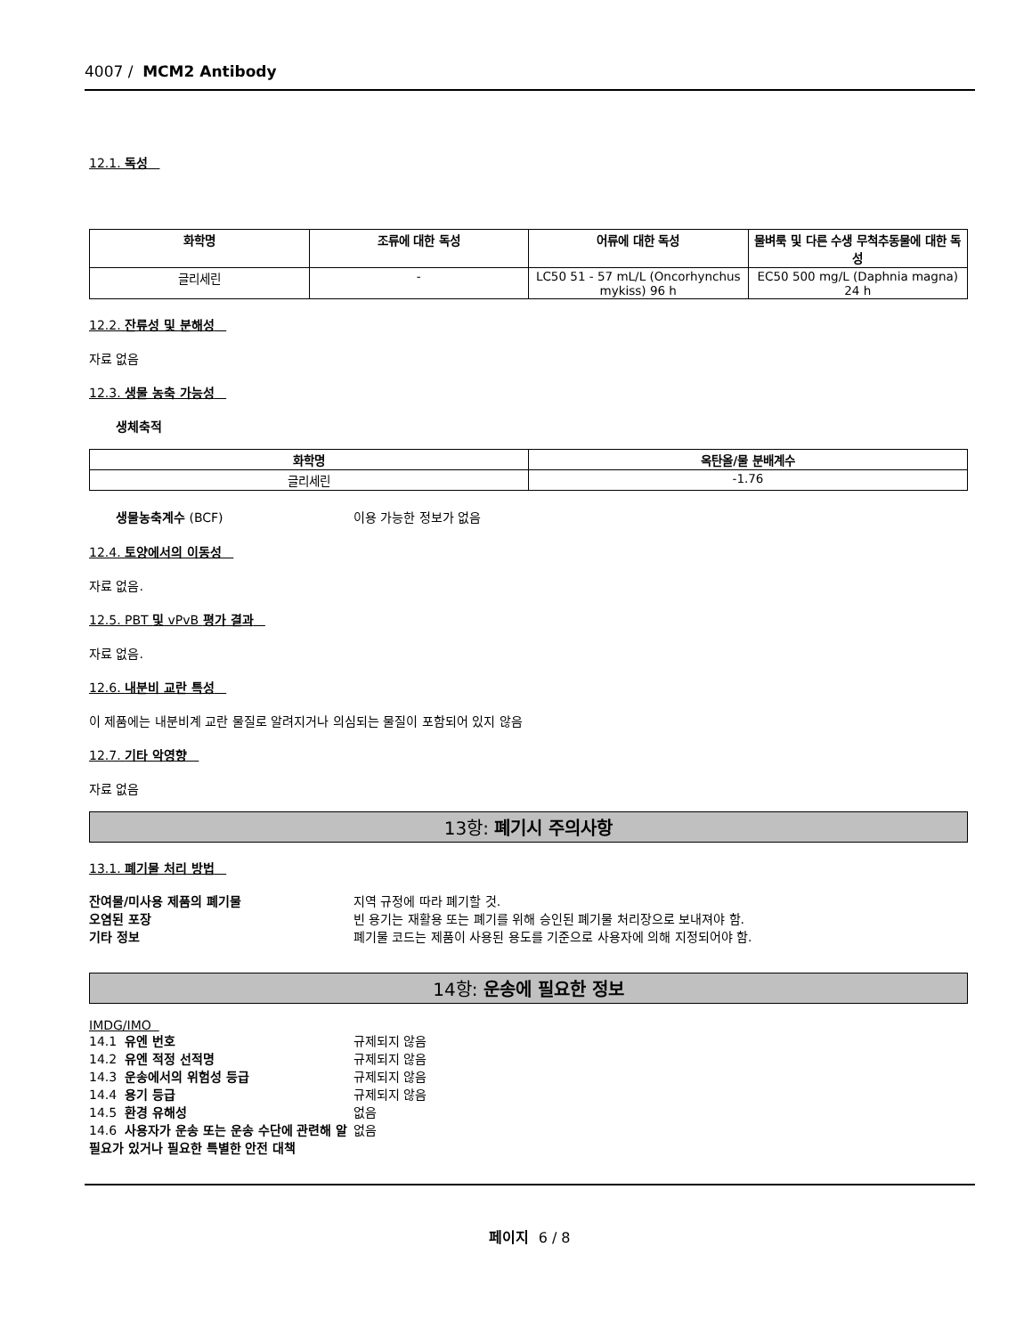4007 / MCM2 Antibody
12.1. 독성
| 화학명 | 조류에 대한 독성 | 어류에 대한 독성 | 물벼룩 및 다른 수생 무척추동물에 대한 독성 |
| --- | --- | --- | --- |
| 글리세린 | - | LC50 51 - 57 mL/L (Oncorhynchus mykiss) 96 h | EC50 500 mg/L (Daphnia magna) 24 h |
12.2. 잔류성 및 분해성
자료 없음
12.3. 생물 농축 가능성
생체축적
| 화학명 | 옥탄올/물 분배계수 |
| --- | --- |
| 글리세린 | -1.76 |
생물농축계수 (BCF)
이용 가능한 정보가 없음
12.4. 토양에서의 이동성
자료 없음.
12.5. PBT 및 vPvB 평가 결과
자료 없음.
12.6. 내분비 교란 특성
이 제품에는 내분비계 교란 물질로 알려지거나 의심되는 물질이 포함되어 있지 않음
12.7. 기타 악영향
자료 없음
13항: 폐기시 주의사항
13.1. 폐기물 처리 방법
잔여물/미사용 제품의 폐기물
지역 규정에 따라 폐기할 것.
오염된 포장
빈 용기는 재활용 또는 폐기를 위해 승인된 폐기물 처리장으로 보내져야 함.
기타 정보
폐기물 코드는 제품이 사용된 용도를 기준으로 사용자에 의해 지정되어야 함.
14항: 운송에 필요한 정보
IMDG/IMO
14.1 유엔 번호
규제되지 않음
14.2 유엔 적정 선적명
규제되지 않음
14.3 운송에서의 위험성 등급
규제되지 않음
14.4 용기 등급
규제되지 않음
14.5 환경 유해성
없음
14.6 사용자가 운송 또는 운송 수단에 관련해 알 필요가 있거나 필요한 특별한 안전 대책
없음
페이지 6 / 8